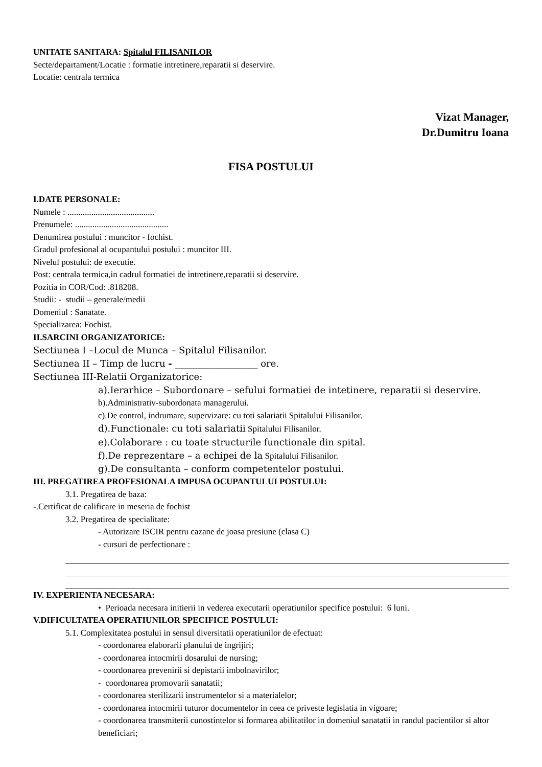UNITATE SANITARA: Spitalul FILISANILOR
Secte/departament/Locatie : formatie intretinere,reparatii si deservire.
Locatie: centrala termica
Vizat Manager,
Dr.Dumitru Ioana
FISA POSTULUI
I.DATE PERSONALE:
Numele : ........................................
Prenumele: ...........................................
Denumirea postului : muncitor - fochist.
Gradul profesional al ocupantului postului : muncitor III.
Nivelul postului: de executie.
Post: centrala termica,in cadrul formatiei de intretinere,reparatii si deservire.
Pozitia in COR/Cod: .818208.
Studii: - studii – generale/medii
Domeniul : Sanatate.
Specializarea: Fochist.
II.SARCINI ORGANIZATORICE:
Sectiunea I –Locul de Munca – Spitalul Filisanilor.
Sectiunea II – Timp de lucru - __________________ ore.
Sectiunea III-Relatii Organizatorice:
a).Ierarhice – Subordonare – sefului formatiei de intetinere, reparatii si deservire.
b).Administrativ-subordonata managerului.
c).De control, indrumare, supervizare: cu toti salariatii Spitalului Filisanilor.
d).Functionale: cu toti salariatii Spitalului Filisanilor.
e).Colaborare : cu toate structurile functionale din spital.
f).De reprezentare – a echipei de la Spitalului Filisanilor.
g).De consultanta – conform competentelor postului.
III. PREGATIREA PROFESIONALA IMPUSA OCUPANTULUI POSTULUI:
3.1. Pregatirea de baza:
-.Certificat de calificare in meseria de fochist
3.2. Pregatirea de specialitate:
- Autorizare ISCIR pentru cazane de joasa presiune (clasa C)
- cursuri de perfectionare :
IV. EXPERIENTA NECESARA:
• Perioada necesara initierii in vederea executarii operatiunilor specifice postului: 6 luni.
V.DIFICULTATEA OPERATIUNILOR SPECIFICE POSTULUI:
5.1. Complexitatea postului in sensul diversitatii operatiunilor de efectuat:
- coordonarea elaborarii planului de ingrijiri;
- coordonarea intocmirii dosarului de nursing;
- coordonarea prevenirii si depistarii imbolnavirilor;
- coordonarea promovarii sanatatii;
- coordonarea sterilizarii instrumentelor si a materialelor;
- coordonarea intocmirii tuturor documentelor in ceea ce priveste legislatia in vigoare;
- coordonarea transmiterii cunostintelor si formarea abilitatilor in domeniul sanatatii in randul pacientilor si altor beneficiari;